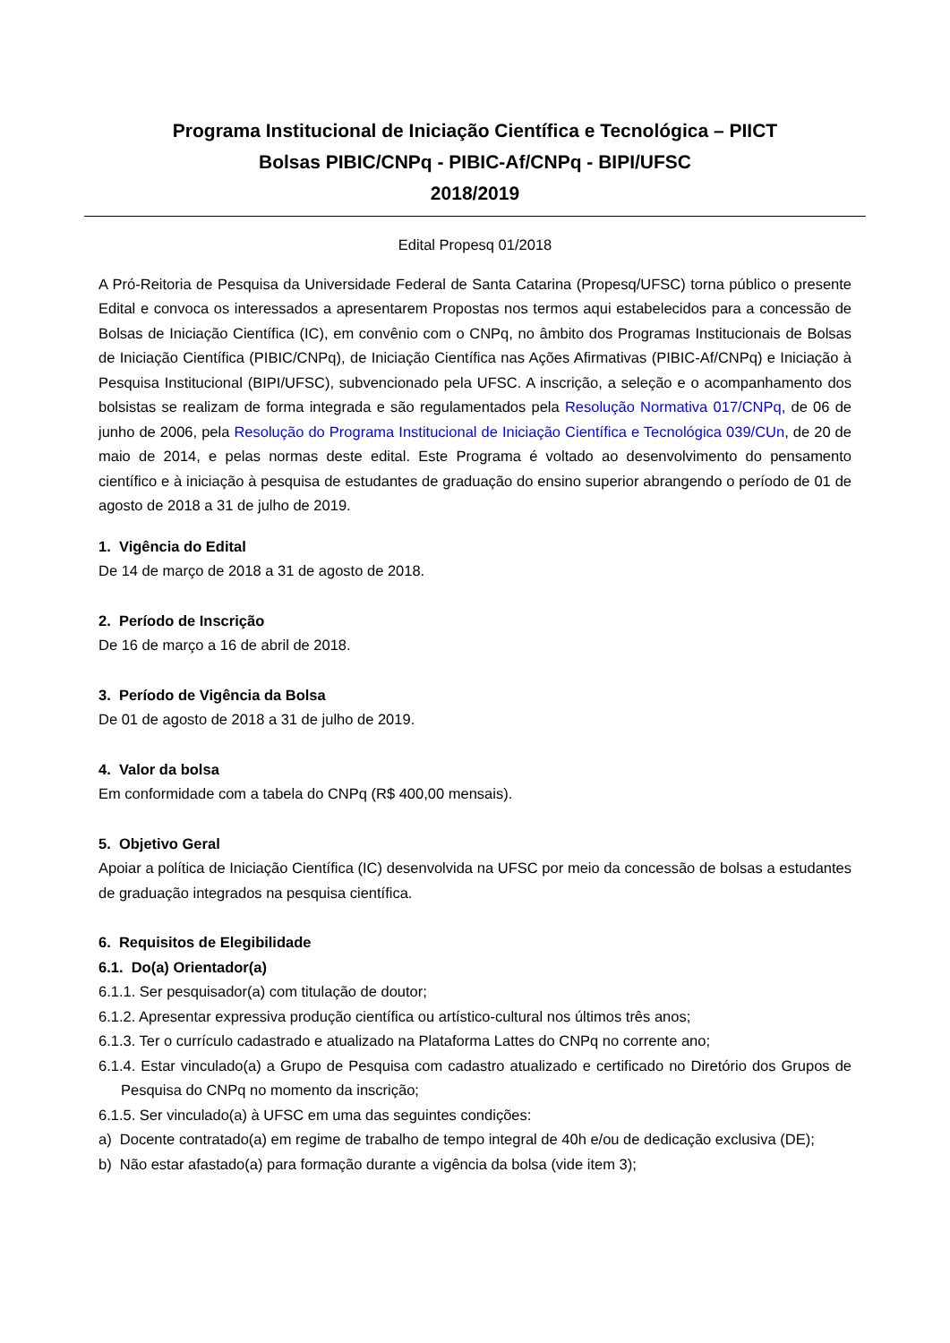Programa Institucional de Iniciação Científica e Tecnológica – PIICT
Bolsas PIBIC/CNPq - PIBIC-Af/CNPq - BIPI/UFSC
2018/2019
Edital Propesq 01/2018
A Pró-Reitoria de Pesquisa da Universidade Federal de Santa Catarina (Propesq/UFSC) torna público o presente Edital e convoca os interessados a apresentarem Propostas nos termos aqui estabelecidos para a concessão de Bolsas de Iniciação Científica (IC), em convênio com o CNPq, no âmbito dos Programas Institucionais de Bolsas de Iniciação Científica (PIBIC/CNPq), de Iniciação Científica nas Ações Afirmativas (PIBIC-Af/CNPq) e Iniciação à Pesquisa Institucional (BIPI/UFSC), subvencionado pela UFSC. A inscrição, a seleção e o acompanhamento dos bolsistas se realizam de forma integrada e são regulamentados pela Resolução Normativa 017/CNPq, de 06 de junho de 2006, pela Resolução do Programa Institucional de Iniciação Científica e Tecnológica 039/CUn, de 20 de maio de 2014, e pelas normas deste edital. Este Programa é voltado ao desenvolvimento do pensamento científico e à iniciação à pesquisa de estudantes de graduação do ensino superior abrangendo o período de 01 de agosto de 2018 a 31 de julho de 2019.
1. Vigência do Edital
De 14 de março de 2018 a 31 de agosto de 2018.
2. Período de Inscrição
De 16 de março a 16 de abril de 2018.
3. Período de Vigência da Bolsa
De 01 de agosto de 2018 a 31 de julho de 2019.
4. Valor da bolsa
Em conformidade com a tabela do CNPq (R$ 400,00 mensais).
5. Objetivo Geral
Apoiar a política de Iniciação Científica (IC) desenvolvida na UFSC por meio da concessão de bolsas a estudantes de graduação integrados na pesquisa científica.
6. Requisitos de Elegibilidade
6.1. Do(a) Orientador(a)
6.1.1. Ser pesquisador(a) com titulação de doutor;
6.1.2. Apresentar expressiva produção científica ou artístico-cultural nos últimos três anos;
6.1.3. Ter o currículo cadastrado e atualizado na Plataforma Lattes do CNPq no corrente ano;
6.1.4. Estar vinculado(a) a Grupo de Pesquisa com cadastro atualizado e certificado no Diretório dos Grupos de Pesquisa do CNPq no momento da inscrição;
6.1.5. Ser vinculado(a) à UFSC em uma das seguintes condições:
a) Docente contratado(a) em regime de trabalho de tempo integral de 40h e/ou de dedicação exclusiva (DE);
b) Não estar afastado(a) para formação durante a vigência da bolsa (vide item 3);